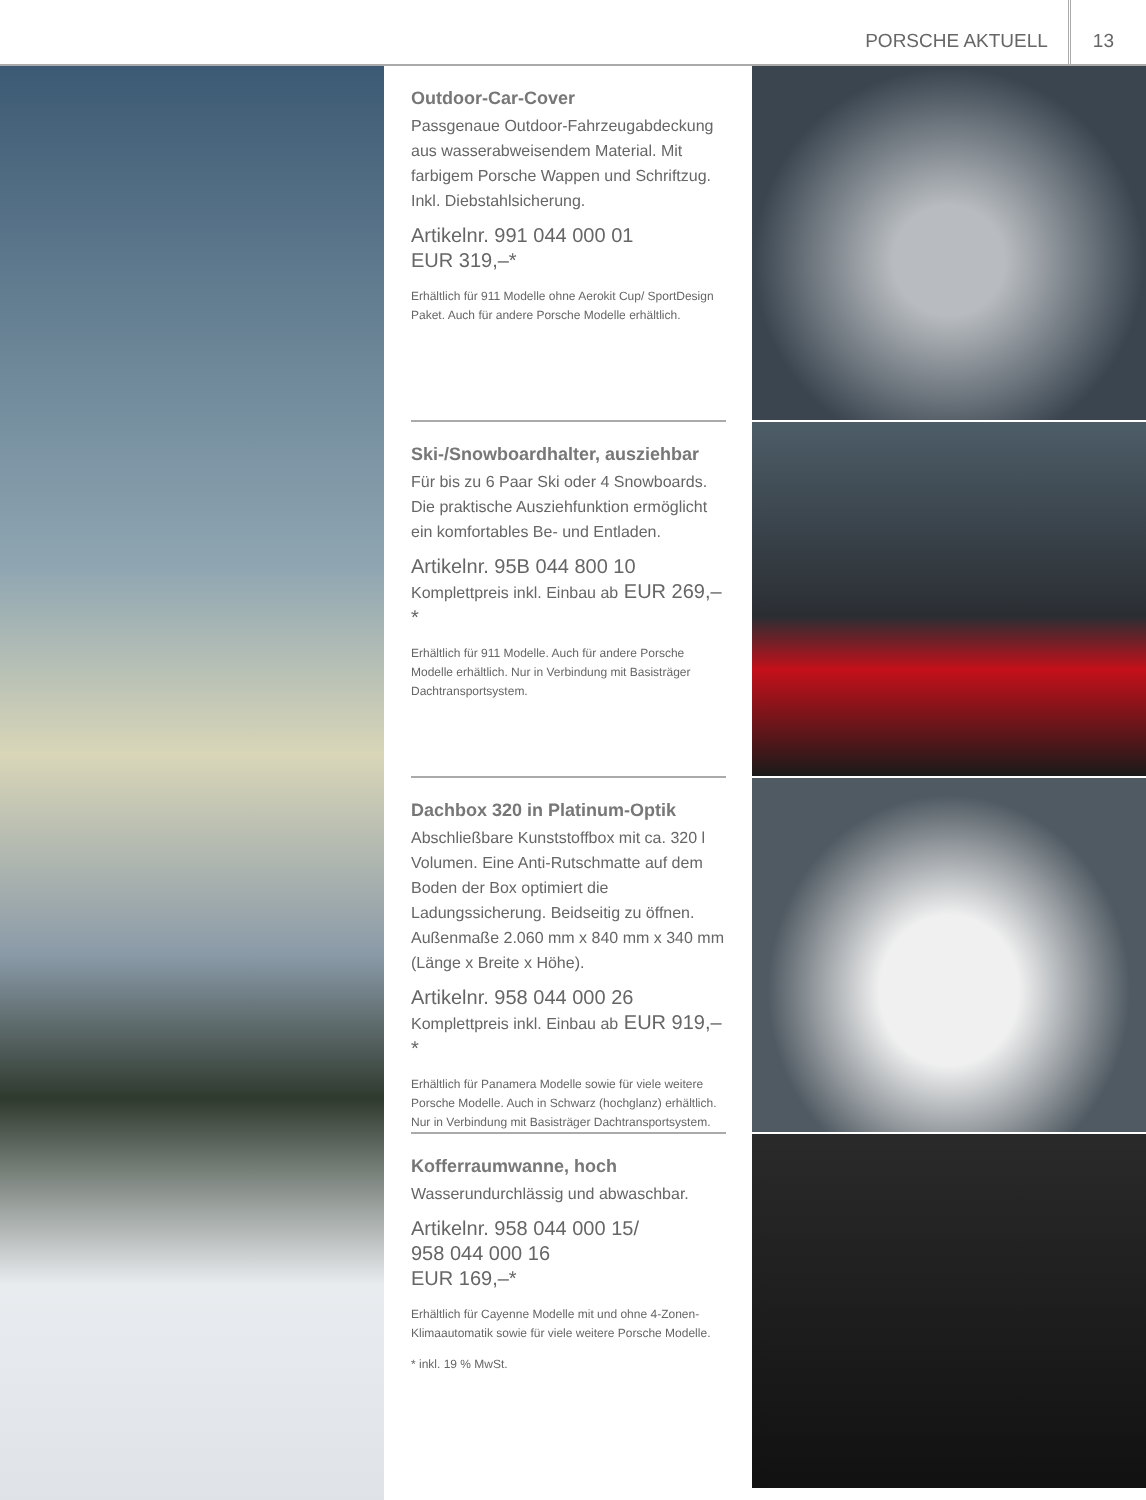PORSCHE AKTUELL 13
Outdoor-Car-Cover
Passgenaue Outdoor-Fahrzeugabdeckung aus wasserabweisendem Material. Mit farbigem Porsche Wappen und Schriftzug. Inkl. Diebstahlsicherung.
Artikelnr. 991 044 000 01
EUR 319,–*
Erhältlich für 911 Modelle ohne Aerokit Cup/ SportDesign Paket. Auch für andere Porsche Modelle erhältlich.
Ski-/Snowboardhalter, ausziehbar
Für bis zu 6 Paar Ski oder 4 Snowboards. Die praktische Ausziehfunktion ermöglicht ein komfortables Be- und Entladen.
Artikelnr. 95B 044 800 10
Komplettpreis inkl. Einbau ab EUR 269,–*
Erhältlich für 911 Modelle. Auch für andere Porsche Modelle erhältlich. Nur in Verbindung mit Basisträger Dachtransportsystem.
Dachbox 320 in Platinum-Optik
Abschließbare Kunststoffbox mit ca. 320 l Volumen. Eine Anti-Rutschmatte auf dem Boden der Box optimiert die Ladungssicherung. Beidseitig zu öffnen. Außenmaße 2.060 mm x 840 mm x 340 mm (Länge x Breite x Höhe).
Artikelnr. 958 044 000 26
Komplettpreis inkl. Einbau ab EUR 919,–*
Erhältlich für Panamera Modelle sowie für viele weitere Porsche Modelle. Auch in Schwarz (hochglanz) erhältlich. Nur in Verbindung mit Basisträger Dachtransportsystem.
Kofferraumwanne, hoch
Wasserundurchlässig und abwaschbar.
Artikelnr. 958 044 000 15/
958 044 000 16
EUR 169,–*
Erhältlich für Cayenne Modelle mit und ohne 4-Zonen-Klimaautomatik sowie für viele weitere Porsche Modelle.
* inkl. 19 % MwSt.